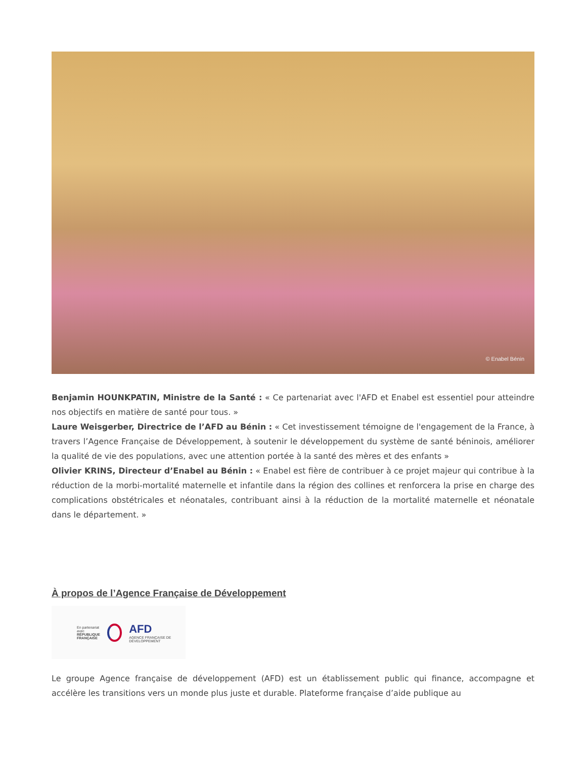© Enabel Bénin
Benjamin HOUNKPATIN, Ministre de la Santé : « Ce partenariat avec l'AFD et Enabel est essentiel pour atteindre nos objectifs en matière de santé pour tous. »
Laure Weisgerber, Directrice de l’AFD au Bénin : « Cet investissement témoigne de l'engagement de la France, à travers l’Agence Française de Développement, à soutenir le développement du système de santé béninois, améliorer la qualité de vie des populations, avec une attention portée à la santé des mères et des enfants »
Olivier KRINS, Directeur d’Enabel au Bénin : « Enabel est fière de contribuer à ce projet majeur qui contribue à la réduction de la morbi-mortalité maternelle et infantile dans la région des collines et renforcera la prise en charge des complications obstétricales et néonatales, contribuant ainsi à la réduction de la mortalité maternelle et néonatale dans le département. »
À propos de l’Agence Française de Développement
En partenariat avec
RÉPUBLIQUE
FRANÇAISE
AFD
AGENCE FRANÇAISE DE DÉVELOPPEMENT
Le groupe Agence française de développement (AFD) est un établissement public qui finance, accompagne et accélère les transitions vers un monde plus juste et durable. Plateforme française d’aide publique au